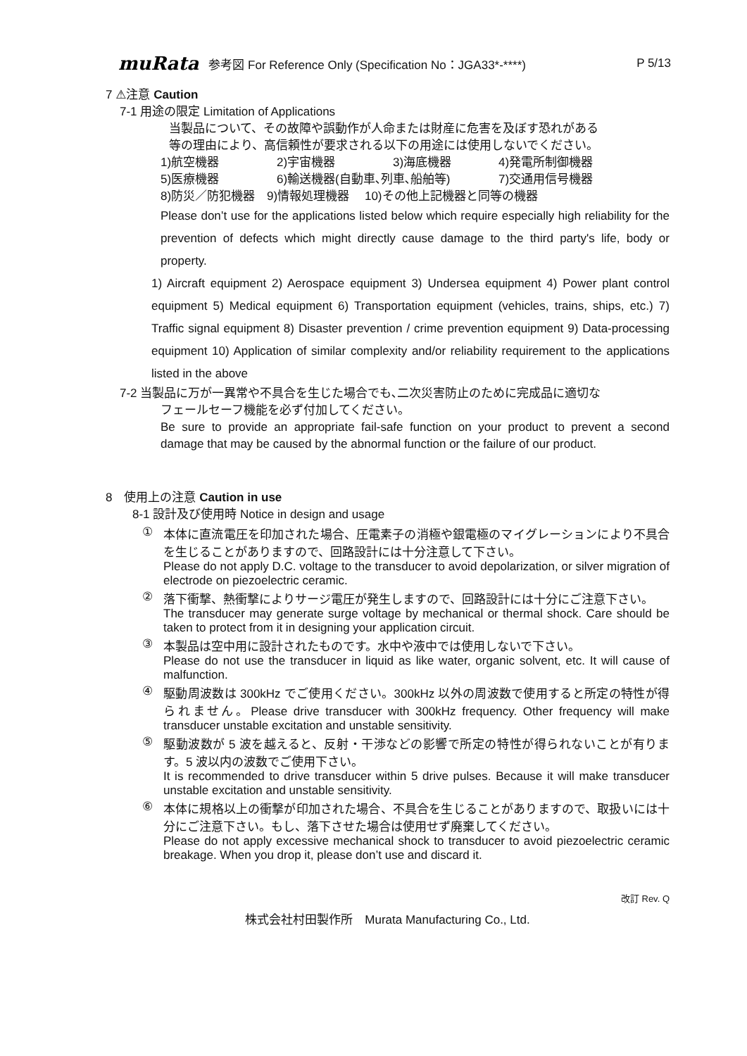muRata 参考図 For Reference Only (Specification No：JGA33*-****) P 5/13
7 ⚠注意 Caution
7-1 用途の限定 Limitation of Applications
当製品について、その故障や誤動作が人命または財産に危害を及ぼす恐れがある
等の理由により、高信頼性が要求される以下の用途には使用しないでください。
1)航空機器 2)宇宙機器 3)海底機器 4)発電所制御機器
5)医療機器 6)輸送機器(自動車､列車､船舶等) 7)交通用信号機器
8)防災／防犯機器　9)情報処理機器　 10)その他上記機器と同等の機器
Please don’t use for the applications listed below which require especially high reliability for the prevention of defects which might directly cause damage to the third party's life, body or property.
1) Aircraft equipment 2) Aerospace equipment 3) Undersea equipment 4) Power plant control equipment 5) Medical equipment 6) Transportation equipment (vehicles, trains, ships, etc.) 7) Traffic signal equipment 8) Disaster prevention / crime prevention equipment 9) Data-processing equipment 10) Application of similar complexity and/or reliability requirement to the applications listed in the above
7-2 当製品に万が一異常や不具合を生じた場合でも､二次災害防止のために完成品に適切な
フェールセーフ機能を必ず付加してください。
Be sure to provide an appropriate fail-safe function on your product to prevent a second damage that may be caused by the abnormal function or the failure of our product.
8　使用上の注意 Caution in use
8-1 設計及び使用時 Notice in design and usage
① 本体に直流電圧を印加された場合、圧電素子の消極や銀電極のマイグレーションにより不具合を生じることがありますので、回路設計には十分注意して下さい。
Please do not apply D.C. voltage to the transducer to avoid depolarization, or silver migration of electrode on piezoelectric ceramic.
② 落下衝撃、熱衝撃によりサージ電圧が発生しますので、回路設計には十分にご注意下さい。
The transducer may generate surge voltage by mechanical or thermal shock. Care should be taken to protect from it in designing your application circuit.
③ 本製品は空中用に設計されたものです。水中や液中では使用しないで下さい。
Please do not use the transducer in liquid as like water, organic solvent, etc. It will cause of malfunction.
④ 駆動周波数は 300kHz でご使用ください。300kHz 以外の周波数で使用すると所定の特性が得られません。Please drive transducer with 300kHz frequency. Other frequency will make transducer unstable excitation and unstable sensitivity.
⑤ 駆動波数が 5 波を越えると、反射・干渉などの影響で所定の特性が得られないことが有ります。5 波以内の波数でご使用下さい。
It is recommended to drive transducer within 5 drive pulses. Because it will make transducer unstable excitation and unstable sensitivity.
⑥ 本体に規格以上の衝撃が印加された場合、不具合を生じることがありますので、取扱いには十分にご注意下さい。もし、落下させた場合は使用せず廃棄してください。
Please do not apply excessive mechanical shock to transducer to avoid piezoelectric ceramic breakage. When you drop it, please don’t use and discard it.
改訂 Rev. Q
株式会社村田製作所　Murata Manufacturing Co., Ltd.